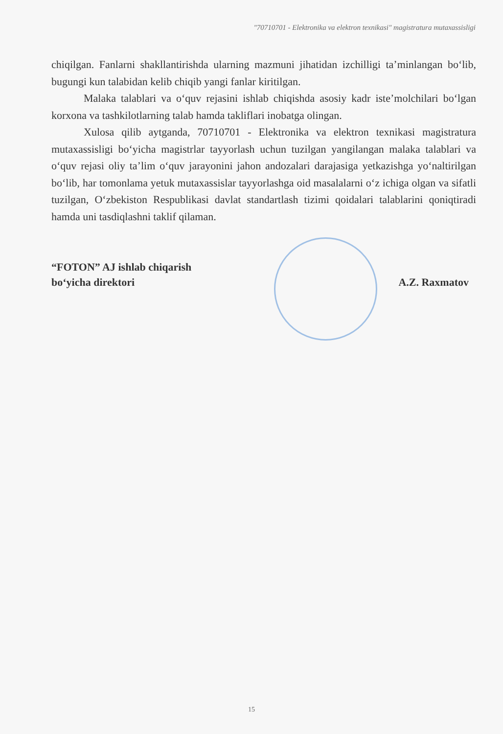"70710701 - Elektronika va elektron texnikasi" magistratura mutaxassisligi
chiqilgan. Fanlarni shakllantirishda ularning mazmuni jihatidan izchilligi ta’minlangan bo‘lib, bugungi kun talabidan kelib chiqib yangi fanlar kiritilgan.
Malaka talablari va o‘quv rejasini ishlab chiqishda asosiy kadr iste’molchilari bo‘lgan korxona va tashkilotlarning talab hamda takliflari inobatga olingan.
Xulosa qilib aytganda, 70710701 - Elektronika va elektron texnikasi magistratura mutaxassisligi bo‘yicha magistrlar tayyorlash uchun tuzilgan yangilangan malaka talablari va o‘quv rejasi oliy ta’lim o‘quv jarayonini jahon andozalari darajasiga yetkazishga yo‘naltirilgan bo‘lib, har tomonlama yetuk mutaxassislar tayyorlashga oid masalalarni o‘z ichiga olgan va sifatli tuzilgan, O‘zbekiston Respublikasi davlat standartlash tizimi qoidalari talablarini qoniqtiradi hamda uni tasdiqlashni taklif qilaman.
“FOTON” AJ ishlab chiqarish
bo‘yicha direktori
A.Z. Raxmatov
15